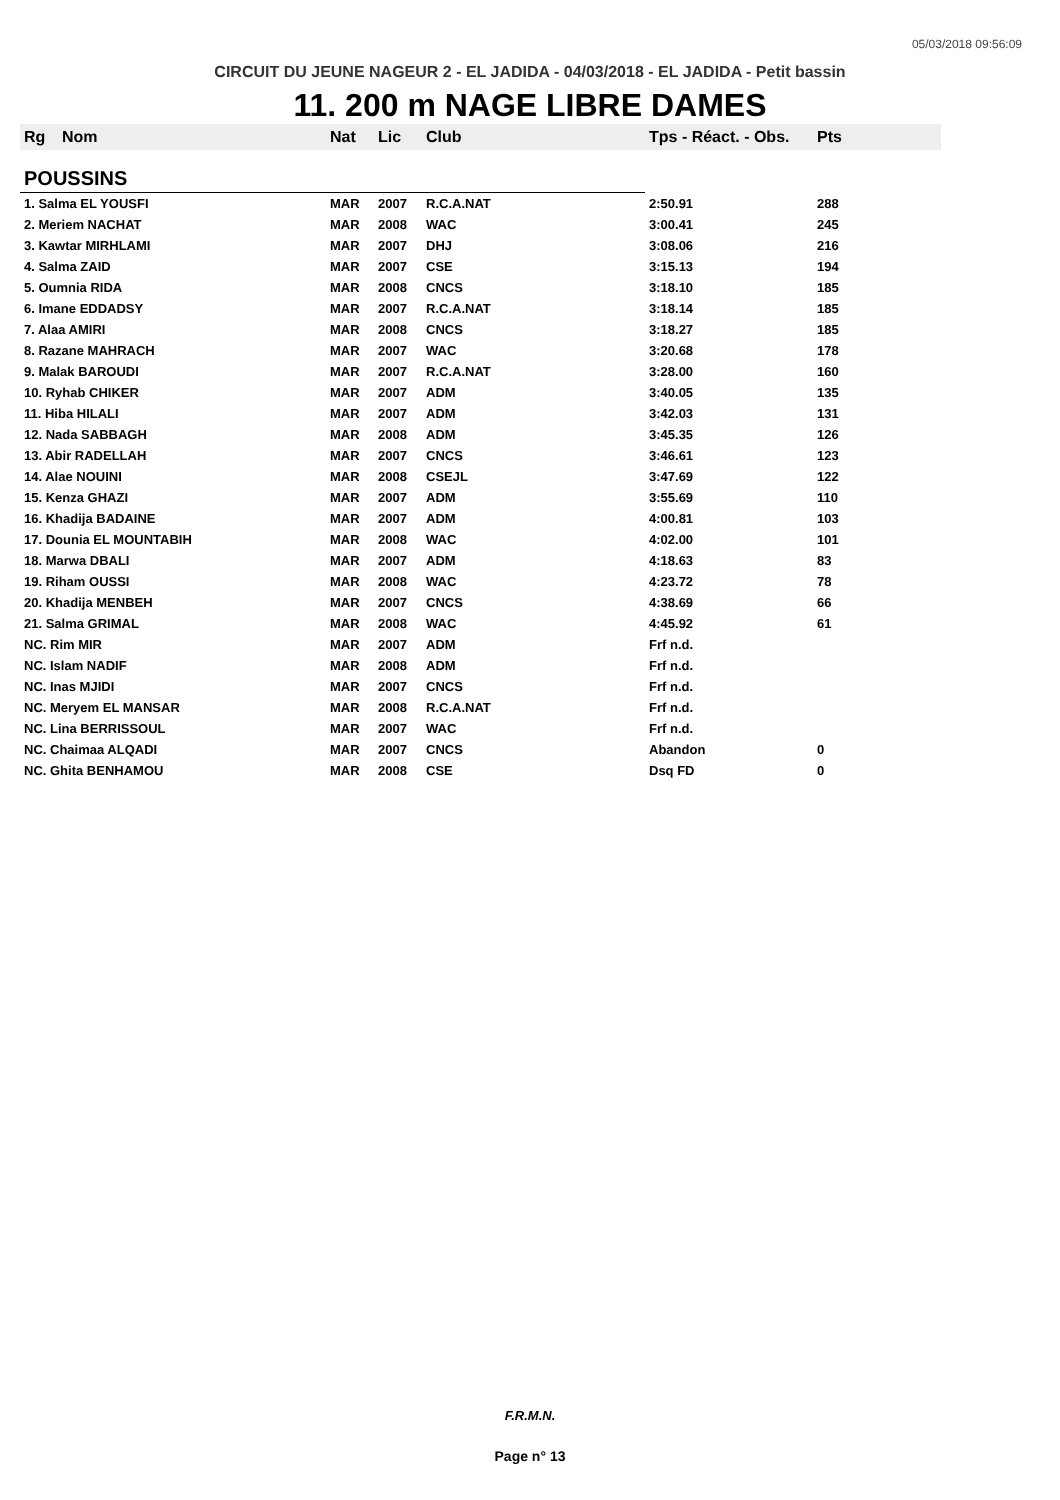05/03/2018 09:56:09
CIRCUIT DU JEUNE NAGEUR 2 - EL JADIDA - 04/03/2018 - EL JADIDA - Petit bassin
11. 200 m NAGE LIBRE DAMES
| Rg | Nom | Nat | Lic | Club | Tps - Réact. - Obs. | Pts |
| --- | --- | --- | --- | --- | --- | --- |
| POUSSINS | | | | | | |
| 1. Salma EL YOUSFI | | MAR | 2007 | R.C.A.NAT | 2:50.91 | 288 |
| 2. Meriem NACHAT | | MAR | 2008 | WAC | 3:00.41 | 245 |
| 3. Kawtar MIRHLAMI | | MAR | 2007 | DHJ | 3:08.06 | 216 |
| 4. Salma ZAID | | MAR | 2007 | CSE | 3:15.13 | 194 |
| 5. Oumnia RIDA | | MAR | 2008 | CNCS | 3:18.10 | 185 |
| 6. Imane EDDADSY | | MAR | 2007 | R.C.A.NAT | 3:18.14 | 185 |
| 7. Alaa AMIRI | | MAR | 2008 | CNCS | 3:18.27 | 185 |
| 8. Razane MAHRACH | | MAR | 2007 | WAC | 3:20.68 | 178 |
| 9. Malak BAROUDI | | MAR | 2007 | R.C.A.NAT | 3:28.00 | 160 |
| 10. Ryhab CHIKER | | MAR | 2007 | ADM | 3:40.05 | 135 |
| 11. Hiba HILALI | | MAR | 2007 | ADM | 3:42.03 | 131 |
| 12. Nada SABBAGH | | MAR | 2008 | ADM | 3:45.35 | 126 |
| 13. Abir RADELLAH | | MAR | 2007 | CNCS | 3:46.61 | 123 |
| 14. Alae NOUINI | | MAR | 2008 | CSEJL | 3:47.69 | 122 |
| 15. Kenza GHAZI | | MAR | 2007 | ADM | 3:55.69 | 110 |
| 16. Khadija BADAINE | | MAR | 2007 | ADM | 4:00.81 | 103 |
| 17. Dounia EL MOUNTABIH | | MAR | 2008 | WAC | 4:02.00 | 101 |
| 18. Marwa DBALI | | MAR | 2007 | ADM | 4:18.63 | 83 |
| 19. Riham OUSSI | | MAR | 2008 | WAC | 4:23.72 | 78 |
| 20. Khadija MENBEH | | MAR | 2007 | CNCS | 4:38.69 | 66 |
| 21. Salma GRIMAL | | MAR | 2008 | WAC | 4:45.92 | 61 |
| NC. Rim MIR | | MAR | 2007 | ADM | Frf n.d. | |
| NC. Islam NADIF | | MAR | 2008 | ADM | Frf n.d. | |
| NC. Inas MJIDI | | MAR | 2007 | CNCS | Frf n.d. | |
| NC. Meryem EL MANSAR | | MAR | 2008 | R.C.A.NAT | Frf n.d. | |
| NC. Lina BERRISSOUL | | MAR | 2007 | WAC | Frf n.d. | |
| NC. Chaimaa ALQADI | | MAR | 2007 | CNCS | Abandon | 0 |
| NC. Ghita BENHAMOU | | MAR | 2008 | CSE | Dsq FD | 0 |
F.R.M.N.
Page n° 13